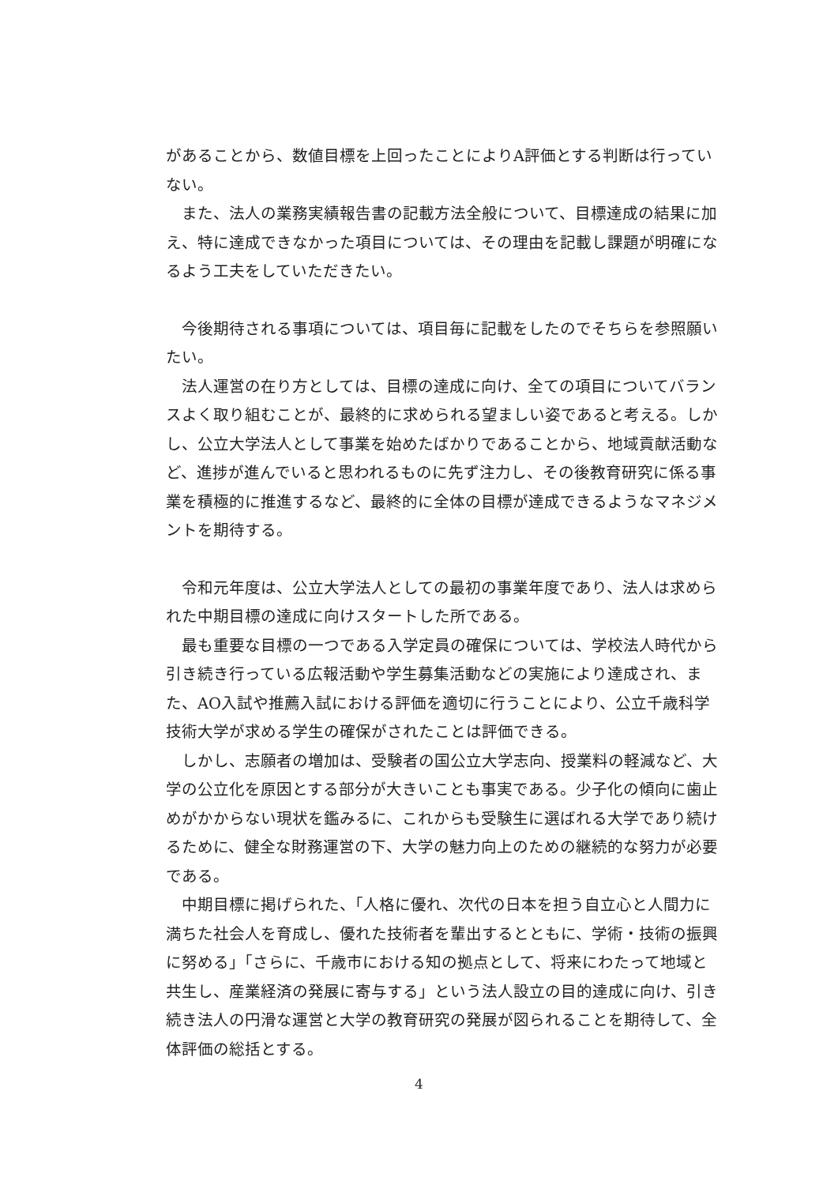があることから、数値目標を上回ったことによりA評価とする判断は行っていない。
　また、法人の業務実績報告書の記載方法全般について、目標達成の結果に加え、特に達成できなかった項目については、その理由を記載し課題が明確になるよう工夫をしていただきたい。
　今後期待される事項については、項目毎に記載をしたのでそちらを参照願いたい。
　法人運営の在り方としては、目標の達成に向け、全ての項目についてバランスよく取り組むことが、最終的に求められる望ましい姿であると考える。しかし、公立大学法人として事業を始めたばかりであることから、地域貢献活動など、進捗が進んでいると思われるものに先ず注力し、その後教育研究に係る事業を積極的に推進するなど、最終的に全体の目標が達成できるようなマネジメントを期待する。
　令和元年度は、公立大学法人としての最初の事業年度であり、法人は求められた中期目標の達成に向けスタートした所である。
　最も重要な目標の一つである入学定員の確保については、学校法人時代から引き続き行っている広報活動や学生募集活動などの実施により達成され、また、AO入試や推薦入試における評価を適切に行うことにより、公立千歳科学技術大学が求める学生の確保がされたことは評価できる。
　しかし、志願者の増加は、受験者の国公立大学志向、授業料の軽減など、大学の公立化を原因とする部分が大きいことも事実である。少子化の傾向に歯止めがかからない現状を鑑みるに、これからも受験生に選ばれる大学であり続けるために、健全な財務運営の下、大学の魅力向上のための継続的な努力が必要である。
　中期目標に掲げられた、「人格に優れ、次代の日本を担う自立心と人間力に満ちた社会人を育成し、優れた技術者を輩出するとともに、学術・技術の振興に努める」「さらに、千歳市における知の拠点として、将来にわたって地域と共生し、産業経済の発展に寄与する」という法人設立の目的達成に向け、引き続き法人の円滑な運営と大学の教育研究の発展が図られることを期待して、全体評価の総括とする。
4